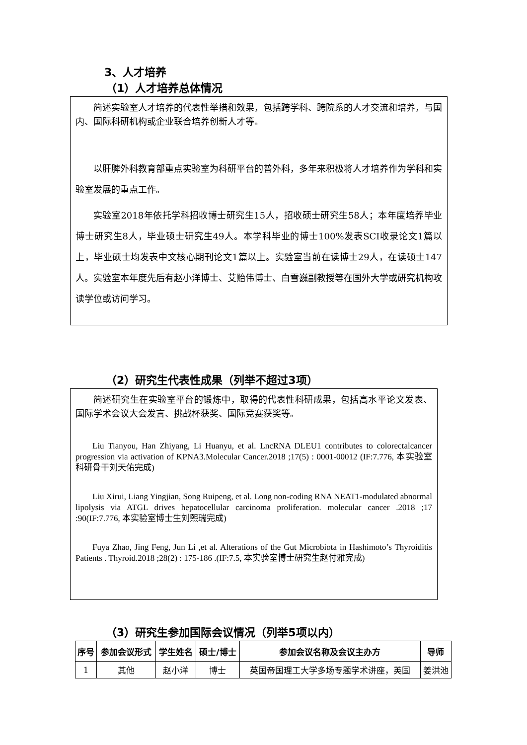3、人才培养
（1）人才培养总体情况
简述实验室人才培养的代表性举措和效果，包括跨学科、跨院系的人才交流和培养，与国内、国际科研机构或企业联合培养创新人才等。
以肝脾外科教育部重点实验室为科研平台的普外科，多年来积极将人才培养作为学科和实验室发展的重点工作。
实验室2018年依托学科招收博士研究生15人，招收硕士研究生58人；本年度培养毕业博士研究生8人，毕业硕士研究生49人。本学科毕业的博士100%发表SCI收录论文1篇以上，毕业硕士均发表中文核心期刊论文1篇以上。实验室当前在读博士29人，在读硕士147人。实验室本年度先后有赵小洋博士、艾贻伟博士、白雪巍副教授等在国外大学或研究机构攻读学位或访问学习。
（2）研究生代表性成果（列举不超过3项）
简述研究生在实验室平台的锻炼中，取得的代表性科研成果，包括高水平论文发表、国际学术会议大会发言、挑战杯获奖、国际竞赛获奖等。
Liu Tianyou, Han Zhiyang, Li Huanyu, et al. LncRNA DLEU1 contributes to colorectalcancer progression via activation of KPNA3.Molecular Cancer.2018 ;17(5) : 0001-00012 (IF:7.776, 本实验室科研骨干刘天佑完成)
Liu Xirui, Liang Yingjian, Song Ruipeng, et al. Long non-coding RNA NEAT1-modulated abnormal lipolysis via ATGL drives hepatocellular carcinoma proliferation. molecular cancer .2018 ;17 :90(IF:7.776, 本实验室博士生刘熙瑞完成)
Fuya Zhao, Jing Feng, Jun Li ,et al. Alterations of the Gut Microbiota in Hashimoto’s Thyroiditis Patients . Thyroid.2018 ;28(2) : 175-186 .(IF:7.5, 本实验室博士研究生赵付雅完成)
（3）研究生参加国际会议情况（列举5项以内）
| 序号 | 参加会议形式 | 学生姓名 | 硕士/博士 | 参加会议名称及会议主办方 | 导师 |
| --- | --- | --- | --- | --- | --- |
| 1 | 其他 | 赵小洋 | 博士 | 英国帝国理工大学多场专题学术讲座，英国 | 姜洪池 |